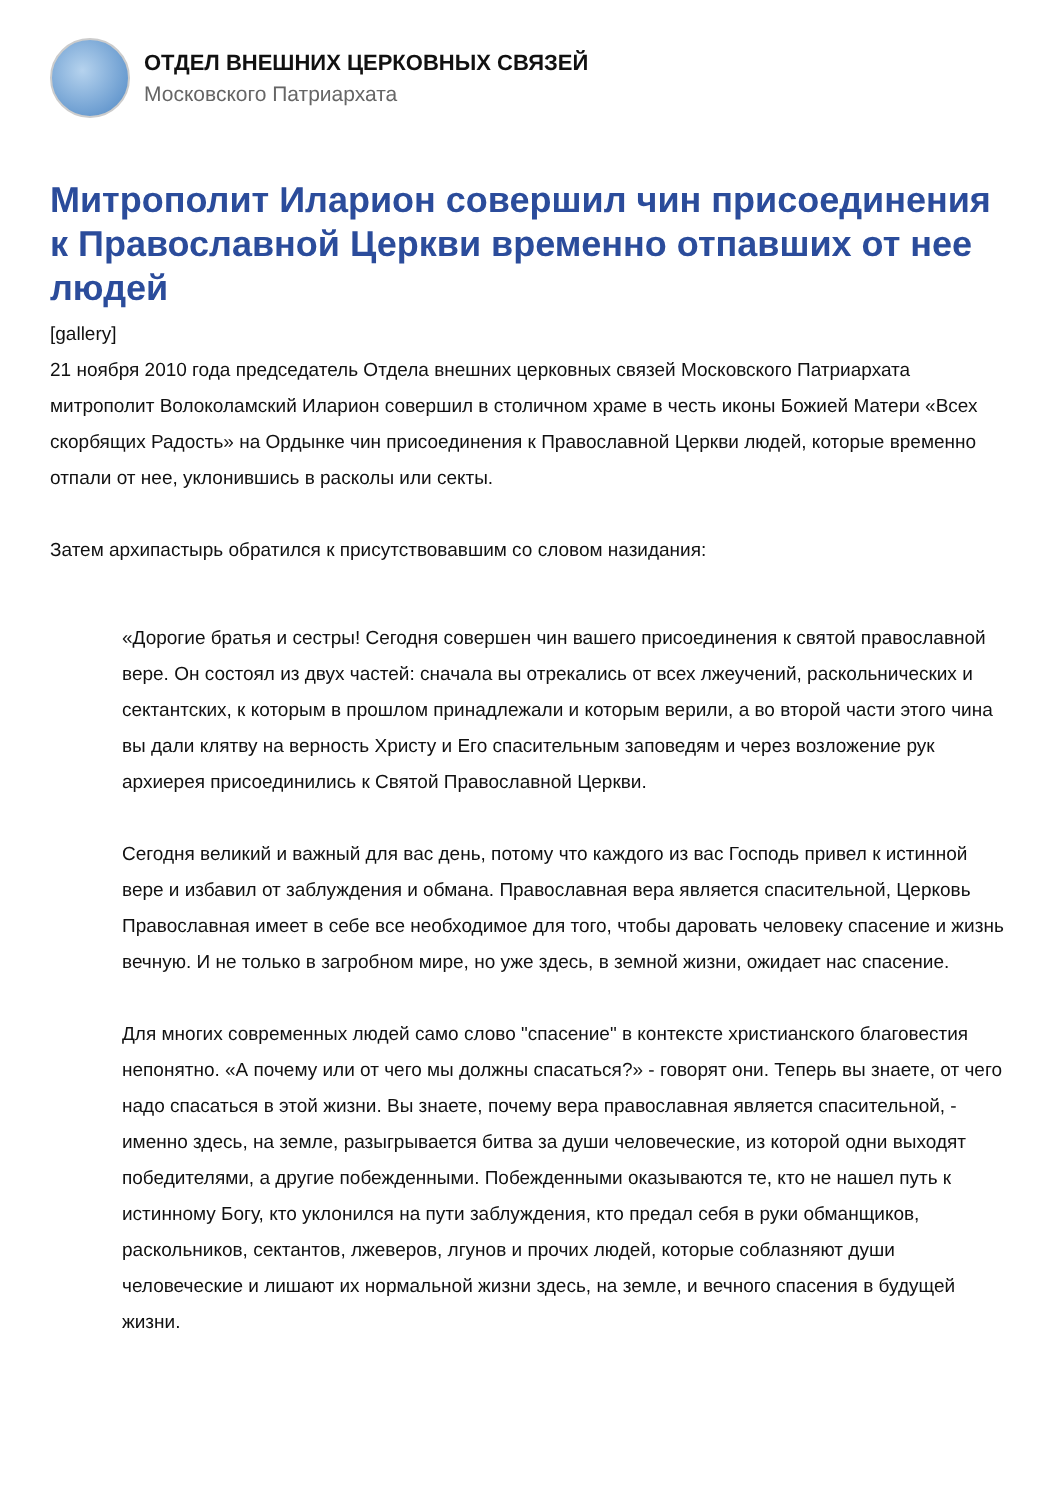ОТДЕЛ ВНЕШНИХ ЦЕРКОВНЫХ СВЯЗЕЙ
Московского Патриархата
Митрополит Иларион совершил чин присоединения к Православной Церкви временно отпавших от нее людей
[gallery]
21 ноября 2010 года председатель Отдела внешних церковных связей Московского Патриархата митрополит Волоколамский Иларион совершил в столичном храме в честь иконы Божией Матери «Всех скорбящих Радость» на Ордынке чин присоединения к Православной Церкви людей, которые временно отпали от нее, уклонившись в расколы или секты.
Затем архипастырь обратился к присутствовавшим со словом назидания:
«Дорогие братья и сестры! Сегодня совершен чин вашего присоединения к святой православной вере. Он состоял из двух частей: сначала вы отрекались от всех лжеучений, раскольнических и сектантских, к которым в прошлом принадлежали и которым верили, а во второй части этого чина вы дали клятву на верность Христу и Его спасительным заповедям и через возложение рук архиерея присоединились к Святой Православной Церкви.
Сегодня великий и важный для вас день, потому что каждого из вас Господь привел к истинной вере и избавил от заблуждения и обмана. Православная вера является спасительной, Церковь Православная имеет в себе все необходимое для того, чтобы даровать человеку спасение и жизнь вечную. И не только в загробном мире, но уже здесь, в земной жизни, ожидает нас спасение.
Для многих современных людей само слово "спасение" в контексте христианского благовестия непонятно. «А почему или от чего мы должны спасаться?» - говорят они. Теперь вы знаете, от чего надо спасаться в этой жизни. Вы знаете, почему вера православная является спасительной, - именно здесь, на земле, разыгрывается битва за души человеческие, из которой одни выходят победителями, а другие побежденными. Побежденными оказываются те, кто не нашел путь к истинному Богу, кто уклонился на пути заблуждения, кто предал себя в руки обманщиков, раскольников, сектантов, лжеверов, лгунов и прочих людей, которые соблазняют души человеческие и лишают их нормальной жизни здесь, на земле, и вечного спасения в будущей жизни.